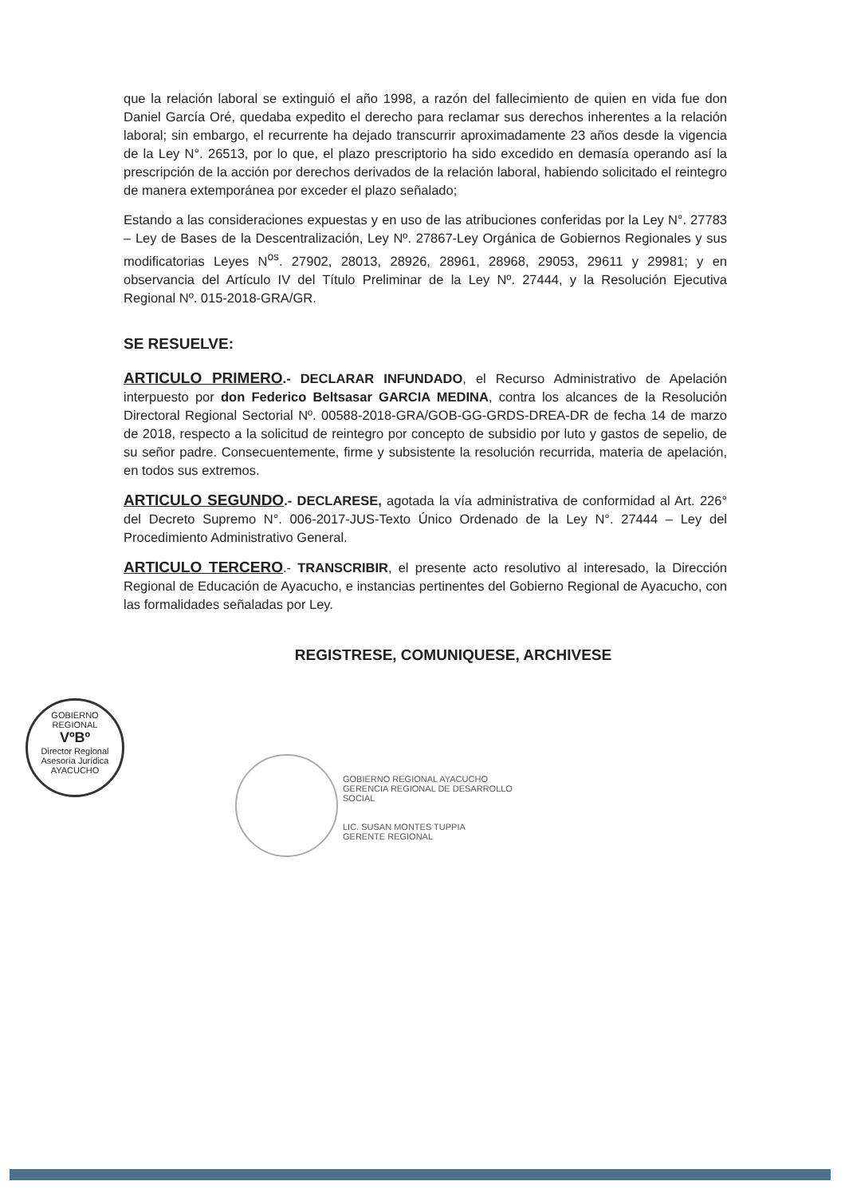que la relación laboral se extinguió el año 1998, a razón del fallecimiento de quien en vida fue don Daniel García Oré, quedaba expedito el derecho para reclamar sus derechos inherentes a la relación laboral; sin embargo, el recurrente ha dejado transcurrir aproximadamente 23 años desde la vigencia de la Ley N°. 26513, por lo que, el plazo prescriptorio ha sido excedido en demasía operando así la prescripción de la acción por derechos derivados de la relación laboral, habiendo solicitado el reintegro de manera extemporánea por exceder el plazo señalado;
Estando a las consideraciones expuestas y en uso de las atribuciones conferidas por la Ley N°. 27783 – Ley de Bases de la Descentralización, Ley Nº. 27867-Ley Orgánica de Gobiernos Regionales y sus modificatorias Leyes N<sup>os</sup>. 27902, 28013, 28926, 28961, 28968, 29053, 29611 y 29981; y en observancia del Artículo IV del Título Preliminar de la Ley Nº. 27444, y la Resolución Ejecutiva Regional Nº. 015-2018-GRA/GR.
SE RESUELVE:
ARTICULO PRIMERO.- DECLARAR INFUNDADO, el Recurso Administrativo de Apelación interpuesto por don Federico Beltsasar GARCIA MEDINA, contra los alcances de la Resolución Directoral Regional Sectorial Nº. 00588-2018-GRA/GOB-GG-GRDS-DREA-DR de fecha 14 de marzo de 2018, respecto a la solicitud de reintegro por concepto de subsidio por luto y gastos de sepelio, de su señor padre. Consecuentemente, firme y subsistente la resolución recurrida, materia de apelación, en todos sus extremos.
ARTICULO SEGUNDO.- DECLARESE, agotada la vía administrativa de conformidad al Art. 226° del Decreto Supremo N°. 006-2017-JUS-Texto Único Ordenado de la Ley N°. 27444 – Ley del Procedimiento Administrativo General.
ARTICULO TERCERO.- TRANSCRIBIR, el presente acto resolutivo al interesado, la Dirección Regional de Educación de Ayacucho, e instancias pertinentes del Gobierno Regional de Ayacucho, con las formalidades señaladas por Ley.
REGISTRESE, COMUNIQUESE, ARCHIVESE
GOBIERNO REGIONAL
VºBº
Director Regional
Asesoría Jurídica
AYACUCHO
GOBIERNO REGIONAL AYACUCHO
GERENCIA REGIONAL DE DESARROLLO SOCIAL
LIC. SUSAN MONTES TUPPIA
GERENTE REGIONAL